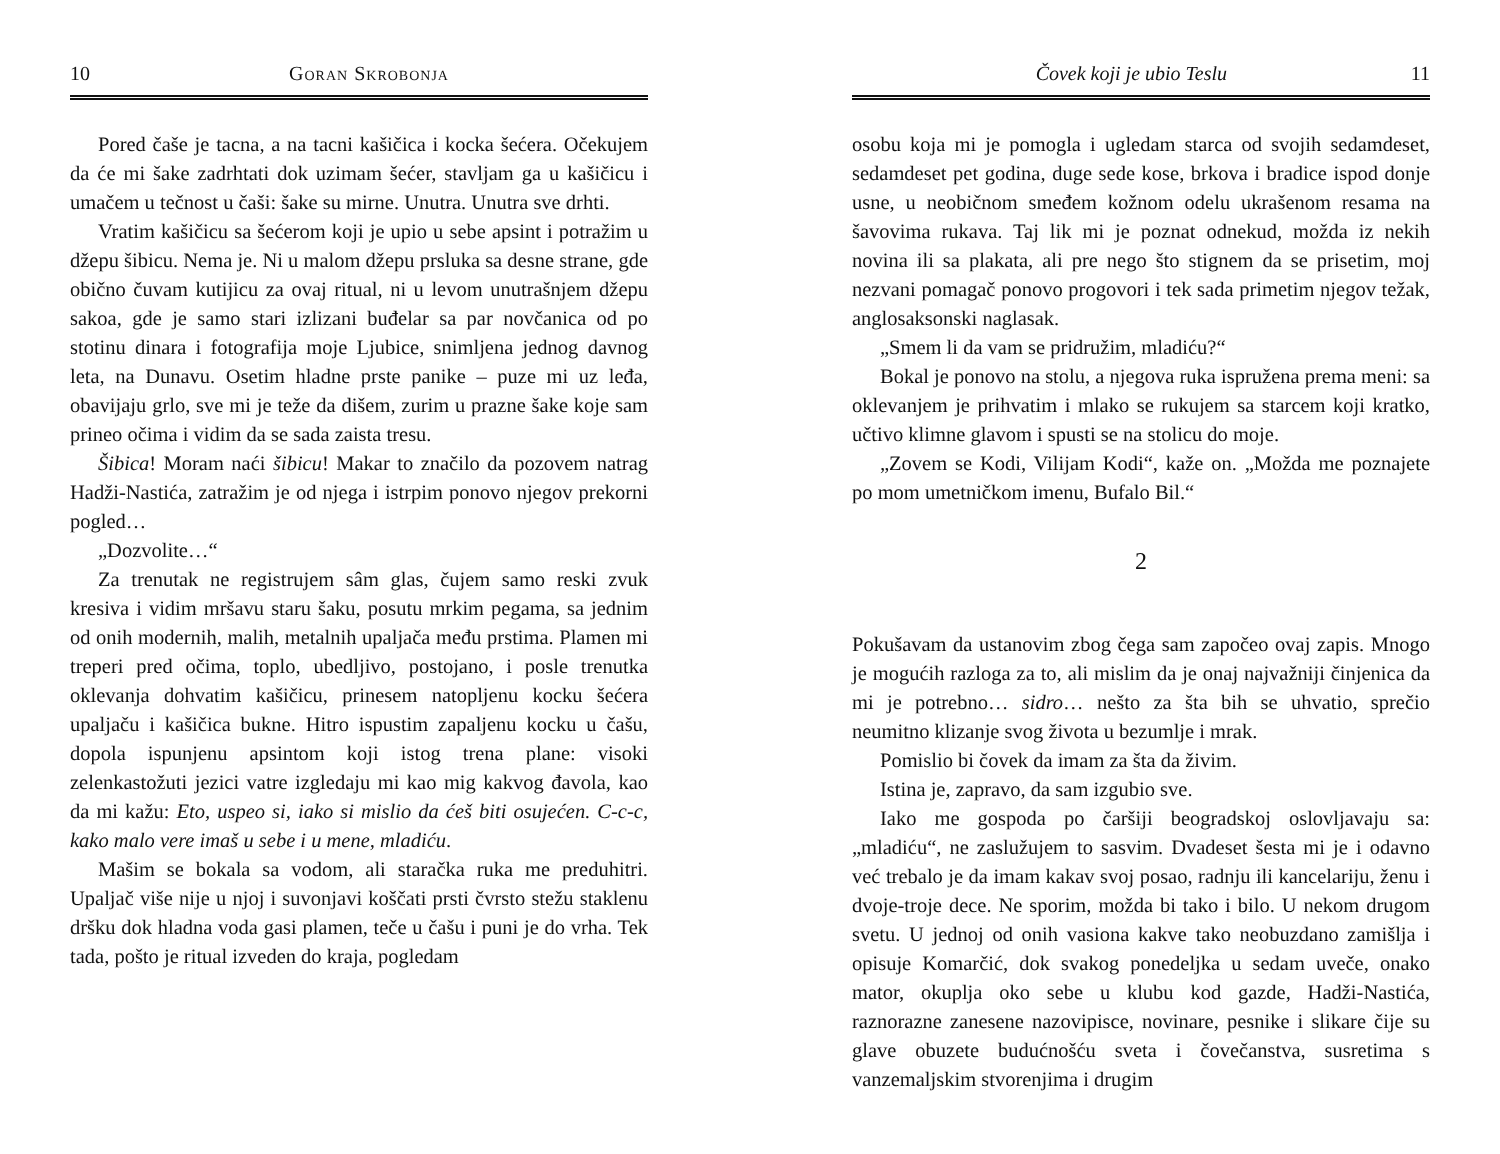10 Goran Skrobonja
Pored čaše je tacna, a na tacni kašičica i kocka šećera. Očekujem da će mi šake zadrhtati dok uzimam šećer, stavljam ga u kašičicu i umačem u tečnost u čaši: šake su mirne. Unutra. Unutra sve drhti.
Vratim kašičicu sa šećerom koji je upio u sebe apsint i potražim u džepu šibicu. Nema je. Ni u malom džepu prsluka sa desne strane, gde obično čuvam kutijicu za ovaj ritual, ni u levom unutrašnjem džepu sakoa, gde je samo stari izlizani buđelar sa par novčanica od po stotinu dinara i fotografija moje Ljubice, snimljena jednog davnog leta, na Dunavu. Osetim hladne prste panike – puze mi uz leđa, obavijaju grlo, sve mi je teže da dišem, zurim u prazne šake koje sam prineo očima i vidim da se sada zaista tresu.
Šibica! Moram naći šibicu! Makar to značilo da pozovem natrag Hadži-Nastića, zatražim je od njega i istrpim ponovo njegov prekorni pogled…
„Dozvolite…“
Za trenutak ne registrujem sâm glas, čujem samo reski zvuk kresiva i vidim mršavu staru šaku, posutu mrkim pegama, sa jednim od onih modernih, malih, metalnih upaljača među prstima. Plamen mi treperi pred očima, toplo, ubedljivo, postojano, i posle trenutka oklevanja dohvatim kašičicu, prinesem natopljenu kocku šećera upaljaču i kašičica bukne. Hitro ispustim zapaljenu kocku u čašu, dopola ispunjenu apsintom koji istog trena plane: visoki zelenkastožuti jezici vatre izgledaju mi kao mig kakvog đavola, kao da mi kažu: Eto, uspeo si, iako si mislio da ćeš biti osujećen. C-c-c, kako malo vere imaš u sebe i u mene, mladiću.
Mašim se bokala sa vodom, ali staračka ruka me preduhitri. Upaljač više nije u njoj i suvonjavi koščati prsti čvrsto stežu staklenu dršku dok hladna voda gasi plamen, teče u čašu i puni je do vrha. Tek tada, pošto je ritual izveden do kraja, pogledam
Čovek koji je ubio Teslu 11
osobu koja mi je pomogla i ugledam starca od svojih sedamdeset, sedamdeset pet godina, duge sede kose, brkova i bradice ispod donje usne, u neobičnom smeđem kožnom odelu ukrašenom resama na šavovima rukava. Taj lik mi je poznat odnekud, možda iz nekih novina ili sa plakata, ali pre nego što stignem da se prisetim, moj nezvani pomagač ponovo progovori i tek sada primetim njegov težak, anglosaksonski naglasak.
„Smem li da vam se pridružim, mladiću?“
Bokal je ponovo na stolu, a njegova ruka ispružena prema meni: sa oklevanjem je prihvatim i mlako se rukujem sa starcem koji kratko, učtivo klimne glavom i spusti se na stolicu do moje.
„Zovem se Kodi, Vilijam Kodi“, kaže on. „Možda me poznajete po mom umetničkom imenu, Bufalo Bil.“
2
Pokušavam da ustanovim zbog čega sam započeo ovaj zapis. Mnogo je mogućih razloga za to, ali mislim da je onaj najvažniji činjenica da mi je potrebno… sidro… nešto za šta bih se uhvatio, sprečio neumitno klizanje svog života u bezumlje i mrak.
Pomislio bi čovek da imam za šta da živim.
Istina je, zapravo, da sam izgubio sve.
Iako me gospoda po čaršiji beogradskoj oslovljavaju sa: „mladiću“, ne zaslužujem to sasvim. Dvadeset šesta mi je i odavno već trebalo je da imam kakav svoj posao, radnju ili kancelariju, ženu i dvoje-troje dece. Ne sporim, možda bi tako i bilo. U nekom drugom svetu. U jednoj od onih vasiona kakve tako neobuzdano zamišlja i opisuje Komarčić, dok svakog ponedeljka u sedam uveče, onako mator, okuplja oko sebe u klubu kod gazde, Hadži-Nastića, raznorazne zanesene nazovipisce, novinare, pesnike i slikare čije su glave obuzete budućnošću sveta i čovečanstva, susretima s vanzemaljskim stvorenjima i drugim